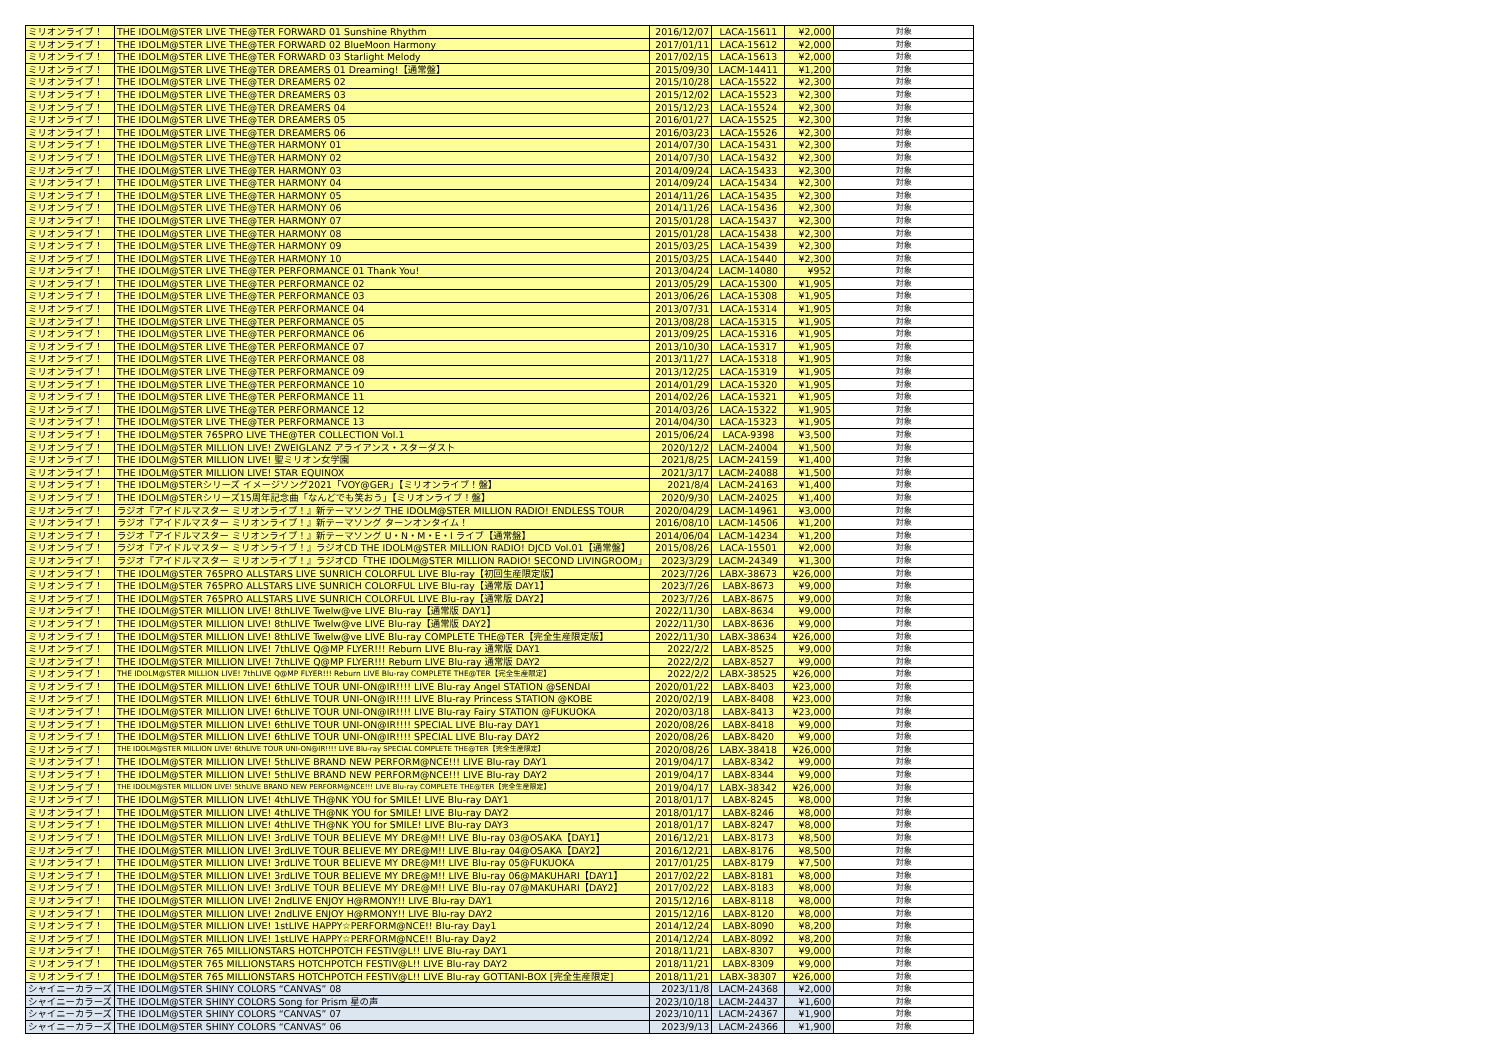| ミリオンライブ！ | THE IDOLM@STER LIVE THE@TER FORWARD 01 Sunshine Rhythm | 2016/12/07 | LACA-15611 | ¥2,000 | 対象 |
| ミリオンライブ！ | THE IDOLM@STER LIVE THE@TER FORWARD 02 BlueMoon Harmony | 2017/01/11 | LACA-15612 | ¥2,000 | 対象 |
| ミリオンライブ！ | THE IDOLM@STER LIVE THE@TER FORWARD 03 Starlight Melody | 2017/02/15 | LACA-15613 | ¥2,000 | 対象 |
| ミリオンライブ！ | THE IDOLM@STER LIVE THE@TER DREAMERS 01 Dreaming!【通常盤】 | 2015/09/30 | LACM-14411 | ¥1,200 | 対象 |
| ミリオンライブ！ | THE IDOLM@STER LIVE THE@TER DREAMERS 02 | 2015/10/28 | LACA-15522 | ¥2,300 | 対象 |
| ミリオンライブ！ | THE IDOLM@STER LIVE THE@TER DREAMERS 03 | 2015/12/02 | LACA-15523 | ¥2,300 | 対象 |
| ミリオンライブ！ | THE IDOLM@STER LIVE THE@TER DREAMERS 04 | 2015/12/23 | LACA-15524 | ¥2,300 | 対象 |
| ミリオンライブ！ | THE IDOLM@STER LIVE THE@TER DREAMERS 05 | 2016/01/27 | LACA-15525 | ¥2,300 | 対象 |
| ミリオンライブ！ | THE IDOLM@STER LIVE THE@TER DREAMERS 06 | 2016/03/23 | LACA-15526 | ¥2,300 | 対象 |
| ミリオンライブ！ | THE IDOLM@STER LIVE THE@TER HARMONY 01 | 2014/07/30 | LACA-15431 | ¥2,300 | 対象 |
| ミリオンライブ！ | THE IDOLM@STER LIVE THE@TER HARMONY 02 | 2014/07/30 | LACA-15432 | ¥2,300 | 対象 |
| ミリオンライブ！ | THE IDOLM@STER LIVE THE@TER HARMONY 03 | 2014/09/24 | LACA-15433 | ¥2,300 | 対象 |
| ミリオンライブ！ | THE IDOLM@STER LIVE THE@TER HARMONY 04 | 2014/09/24 | LACA-15434 | ¥2,300 | 対象 |
| ミリオンライブ！ | THE IDOLM@STER LIVE THE@TER HARMONY 05 | 2014/11/26 | LACA-15435 | ¥2,300 | 対象 |
| ミリオンライブ！ | THE IDOLM@STER LIVE THE@TER HARMONY 06 | 2014/11/26 | LACA-15436 | ¥2,300 | 対象 |
| ミリオンライブ！ | THE IDOLM@STER LIVE THE@TER HARMONY 07 | 2015/01/28 | LACA-15437 | ¥2,300 | 対象 |
| ミリオンライブ！ | THE IDOLM@STER LIVE THE@TER HARMONY 08 | 2015/01/28 | LACA-15438 | ¥2,300 | 対象 |
| ミリオンライブ！ | THE IDOLM@STER LIVE THE@TER HARMONY 09 | 2015/03/25 | LACA-15439 | ¥2,300 | 対象 |
| ミリオンライブ！ | THE IDOLM@STER LIVE THE@TER HARMONY 10 | 2015/03/25 | LACA-15440 | ¥2,300 | 対象 |
| ミリオンライブ！ | THE IDOLM@STER LIVE THE@TER PERFORMANCE 01 Thank You! | 2013/04/24 | LACM-14080 | ¥952 | 対象 |
| ミリオンライブ！ | THE IDOLM@STER LIVE THE@TER PERFORMANCE 02 | 2013/05/29 | LACA-15300 | ¥1,905 | 対象 |
| ミリオンライブ！ | THE IDOLM@STER LIVE THE@TER PERFORMANCE 03 | 2013/06/26 | LACA-15308 | ¥1,905 | 対象 |
| ミリオンライブ！ | THE IDOLM@STER LIVE THE@TER PERFORMANCE 04 | 2013/07/31 | LACA-15314 | ¥1,905 | 対象 |
| ミリオンライブ！ | THE IDOLM@STER LIVE THE@TER PERFORMANCE 05 | 2013/08/28 | LACA-15315 | ¥1,905 | 対象 |
| ミリオンライブ！ | THE IDOLM@STER LIVE THE@TER PERFORMANCE 06 | 2013/09/25 | LACA-15316 | ¥1,905 | 対象 |
| ミリオンライブ！ | THE IDOLM@STER LIVE THE@TER PERFORMANCE 07 | 2013/10/30 | LACA-15317 | ¥1,905 | 対象 |
| ミリオンライブ！ | THE IDOLM@STER LIVE THE@TER PERFORMANCE 08 | 2013/11/27 | LACA-15318 | ¥1,905 | 対象 |
| ミリオンライブ！ | THE IDOLM@STER LIVE THE@TER PERFORMANCE 09 | 2013/12/25 | LACA-15319 | ¥1,905 | 対象 |
| ミリオンライブ！ | THE IDOLM@STER LIVE THE@TER PERFORMANCE 10 | 2014/01/29 | LACA-15320 | ¥1,905 | 対象 |
| ミリオンライブ！ | THE IDOLM@STER LIVE THE@TER PERFORMANCE 11 | 2014/02/26 | LACA-15321 | ¥1,905 | 対象 |
| ミリオンライブ！ | THE IDOLM@STER LIVE THE@TER PERFORMANCE 12 | 2014/03/26 | LACA-15322 | ¥1,905 | 対象 |
| ミリオンライブ！ | THE IDOLM@STER LIVE THE@TER PERFORMANCE 13 | 2014/04/30 | LACA-15323 | ¥1,905 | 対象 |
| ミリオンライブ！ | THE IDOLM@STER 765PRO LIVE THE@TER COLLECTION Vol.1 | 2015/06/24 | LACA-9398 | ¥3,500 | 対象 |
| ミリオンライブ！ | THE IDOLM@STER MILLION LIVE! ZWEIGLANZ アライアンス・スターダスト | 2020/12/2 | LACM-24004 | ¥1,500 | 対象 |
| ミリオンライブ！ | THE IDOLM@STER MILLION LIVE! 聖ミリオン女学園 | 2021/8/25 | LACM-24159 | ¥1,400 | 対象 |
| ミリオンライブ！ | THE IDOLM@STER MILLION LIVE! STAR EQUINOX | 2021/3/17 | LACM-24088 | ¥1,500 | 対象 |
| ミリオンライブ！ | THE IDOLM@STERシリーズ イメージソング2021「VOY@GER」【ミリオンライブ！盤】 | 2021/8/4 | LACM-24163 | ¥1,400 | 対象 |
| ミリオンライブ！ | THE IDOLM@STERシリーズ15周年記念曲「なんどでも笑おう」【ミリオンライブ！盤】 | 2020/9/30 | LACM-24025 | ¥1,400 | 対象 |
| ミリオンライブ！ | ラジオ『アイドルマスター ミリオンライブ！』新テーマソング THE IDOLM@STER MILLION RADIO! ENDLESS TOUR | 2020/04/29 | LACM-14961 | ¥3,000 | 対象 |
| ミリオンライブ！ | ラジオ『アイドルマスター ミリオンライブ！』新テーマソング ターンオンタイム！ | 2016/08/10 | LACM-14506 | ¥1,200 | 対象 |
| ミリオンライブ！ | ラジオ『アイドルマスター ミリオンライブ！』新テーマソング U・N・M・E・I ライブ【通常盤】 | 2014/06/04 | LACM-14234 | ¥1,200 | 対象 |
| ミリオンライブ！ | ラジオ『アイドルマスター ミリオンライブ！』ラジオCD THE IDOLM@STER MILLION RADIO! DJCD Vol.01【通常盤】 | 2015/08/26 | LACA-15501 | ¥2,000 | 対象 |
| ミリオンライブ！ | ラジオ『アイドルマスター ミリオンライブ！』ラジオCD「THE IDOLM@STER MILLION RADIO! SECOND LIVINGROOM」 | 2023/3/29 | LACM-24349 | ¥1,300 | 対象 |
| ミリオンライブ！ | THE IDOLM@STER 765PRO ALLSTARS LIVE SUNRICH COLORFUL LIVE Blu-ray【初回生産限定版】 | 2023/7/26 | LABX-38673 | ¥26,000 | 対象 |
| ミリオンライブ！ | THE IDOLM@STER 765PRO ALLSTARS LIVE SUNRICH COLORFUL LIVE Blu-ray【通常版 DAY1】 | 2023/7/26 | LABX-8673 | ¥9,000 | 対象 |
| ミリオンライブ！ | THE IDOLM@STER 765PRO ALLSTARS LIVE SUNRICH COLORFUL LIVE Blu-ray【通常版 DAY2】 | 2023/7/26 | LABX-8675 | ¥9,000 | 対象 |
| ミリオンライブ！ | THE IDOLM@STER MILLION LIVE! 8thLIVE Twelw@ve LIVE Blu-ray【通常版 DAY1】 | 2022/11/30 | LABX-8634 | ¥9,000 | 対象 |
| ミリオンライブ！ | THE IDOLM@STER MILLION LIVE! 8thLIVE Twelw@ve LIVE Blu-ray【通常版 DAY2】 | 2022/11/30 | LABX-8636 | ¥9,000 | 対象 |
| ミリオンライブ！ | THE IDOLM@STER MILLION LIVE! 8thLIVE Twelw@ve LIVE Blu-ray COMPLETE THE@TER【完全生産限定版】 | 2022/11/30 | LABX-38634 | ¥26,000 | 対象 |
| ミリオンライブ！ | THE IDOLM@STER MILLION LIVE! 7thLIVE Q@MP FLYER!!! Reburn LIVE Blu-ray 通常版 DAY1 | 2022/2/2 | LABX-8525 | ¥9,000 | 対象 |
| ミリオンライブ！ | THE IDOLM@STER MILLION LIVE! 7thLIVE Q@MP FLYER!!! Reburn LIVE Blu-ray 通常版 DAY2 | 2022/2/2 | LABX-8527 | ¥9,000 | 対象 |
| ミリオンライブ！ | THE IDOLM@STER MILLION LIVE! 7thLIVE Q@MP FLYER!!! Reburn LIVE Blu-ray COMPLETE THE@TER【完全生産限定】 | 2022/2/2 | LABX-38525 | ¥26,000 | 対象 |
| ミリオンライブ！ | THE IDOLM@STER MILLION LIVE! 6thLIVE TOUR UNI-ON@IR!!!! LIVE Blu-ray Angel STATION @SENDAI | 2020/01/22 | LABX-8403 | ¥23,000 | 対象 |
| ミリオンライブ！ | THE IDOLM@STER MILLION LIVE! 6thLIVE TOUR UNI-ON@IR!!!! LIVE Blu-ray Princess STATION @KOBE | 2020/02/19 | LABX-8408 | ¥23,000 | 対象 |
| ミリオンライブ！ | THE IDOLM@STER MILLION LIVE! 6thLIVE TOUR UNI-ON@IR!!!! LIVE Blu-ray Fairy STATION @FUKUOKA | 2020/03/18 | LABX-8413 | ¥23,000 | 対象 |
| ミリオンライブ！ | THE IDOLM@STER MILLION LIVE! 6thLIVE TOUR UNI-ON@IR!!!! SPECIAL LIVE Blu-ray DAY1 | 2020/08/26 | LABX-8418 | ¥9,000 | 対象 |
| ミリオンライブ！ | THE IDOLM@STER MILLION LIVE! 6thLIVE TOUR UNI-ON@IR!!!! SPECIAL LIVE Blu-ray DAY2 | 2020/08/26 | LABX-8420 | ¥9,000 | 対象 |
| ミリオンライブ！ | THE IDOLM@STER MILLION LIVE! 6thLIVE TOUR UNI-ON@IR!!!! LIVE Blu-ray SPECIAL COMPLETE THE@TER【完全生産限定】 | 2020/08/26 | LABX-38418 | ¥26,000 | 対象 |
| ミリオンライブ！ | THE IDOLM@STER MILLION LIVE! 5thLIVE BRAND NEW PERFORM@NCE!!! LIVE Blu-ray DAY1 | 2019/04/17 | LABX-8342 | ¥9,000 | 対象 |
| ミリオンライブ！ | THE IDOLM@STER MILLION LIVE! 5thLIVE BRAND NEW PERFORM@NCE!!! LIVE Blu-ray DAY2 | 2019/04/17 | LABX-8344 | ¥9,000 | 対象 |
| ミリオンライブ！ | THE IDOLM@STER MILLION LIVE! 5thLIVE BRAND NEW PERFORM@NCE!!! LIVE Blu-ray COMPLETE THE@TER【完全生産限定】 | 2019/04/17 | LABX-38342 | ¥26,000 | 対象 |
| ミリオンライブ！ | THE IDOLM@STER MILLION LIVE! 4thLIVE TH@NK YOU for SMILE! LIVE Blu-ray DAY1 | 2018/01/17 | LABX-8245 | ¥8,000 | 対象 |
| ミリオンライブ！ | THE IDOLM@STER MILLION LIVE! 4thLIVE TH@NK YOU for SMILE! LIVE Blu-ray DAY2 | 2018/01/17 | LABX-8246 | ¥8,000 | 対象 |
| ミリオンライブ！ | THE IDOLM@STER MILLION LIVE! 4thLIVE TH@NK YOU for SMILE! LIVE Blu-ray DAY3 | 2018/01/17 | LABX-8247 | ¥8,000 | 対象 |
| ミリオンライブ！ | THE IDOLM@STER MILLION LIVE! 3rdLIVE TOUR BELIEVE MY DRE@M!! LIVE Blu-ray 03@OSAKA【DAY1】 | 2016/12/21 | LABX-8173 | ¥8,500 | 対象 |
| ミリオンライブ！ | THE IDOLM@STER MILLION LIVE! 3rdLIVE TOUR BELIEVE MY DRE@M!! LIVE Blu-ray 04@OSAKA【DAY2】 | 2016/12/21 | LABX-8176 | ¥8,500 | 対象 |
| ミリオンライブ！ | THE IDOLM@STER MILLION LIVE! 3rdLIVE TOUR BELIEVE MY DRE@M!! LIVE Blu-ray 05@FUKUOKA | 2017/01/25 | LABX-8179 | ¥7,500 | 対象 |
| ミリオンライブ！ | THE IDOLM@STER MILLION LIVE! 3rdLIVE TOUR BELIEVE MY DRE@M!! LIVE Blu-ray 06@MAKUHARI【DAY1】 | 2017/02/22 | LABX-8181 | ¥8,000 | 対象 |
| ミリオンライブ！ | THE IDOLM@STER MILLION LIVE! 3rdLIVE TOUR BELIEVE MY DRE@M!! LIVE Blu-ray 07@MAKUHARI【DAY2】 | 2017/02/22 | LABX-8183 | ¥8,000 | 対象 |
| ミリオンライブ！ | THE IDOLM@STER MILLION LIVE! 2ndLIVE ENJOY H@RMONY!! LIVE Blu-ray DAY1 | 2015/12/16 | LABX-8118 | ¥8,000 | 対象 |
| ミリオンライブ！ | THE IDOLM@STER MILLION LIVE! 2ndLIVE ENJOY H@RMONY!! LIVE Blu-ray DAY2 | 2015/12/16 | LABX-8120 | ¥8,000 | 対象 |
| ミリオンライブ！ | THE IDOLM@STER MILLION LIVE! 1stLIVE HAPPY☆PERFORM@NCE!! Blu-ray Day1 | 2014/12/24 | LABX-8090 | ¥8,200 | 対象 |
| ミリオンライブ！ | THE IDOLM@STER MILLION LIVE! 1stLIVE HAPPY☆PERFORM@NCE!! Blu-ray Day2 | 2014/12/24 | LABX-8092 | ¥8,200 | 対象 |
| ミリオンライブ！ | THE IDOLM@STER 765 MILLIONSTARS HOTCHPOTCH FESTIV@L!! LIVE Blu-ray DAY1 | 2018/11/21 | LABX-8307 | ¥9,000 | 対象 |
| ミリオンライブ！ | THE IDOLM@STER 765 MILLIONSTARS HOTCHPOTCH FESTIV@L!! LIVE Blu-ray DAY2 | 2018/11/21 | LABX-8309 | ¥9,000 | 対象 |
| ミリオンライブ！ | THE IDOLM@STER 765 MILLIONSTARS HOTCHPOTCH FESTIV@L!! LIVE Blu-ray GOTTANI-BOX [完全生産限定] | 2018/11/21 | LABX-38307 | ¥26,000 | 対象 |
| シャイニーカラーズ | THE IDOLM@STER SHINY COLORS “CANVAS” 08 | 2023/11/8 | LACM-24368 | ¥2,000 | 対象 |
| シャイニーカラーズ | THE IDOLM@STER SHINY COLORS Song for Prism 星の声 | 2023/10/18 | LACM-24437 | ¥1,600 | 対象 |
| シャイニーカラーズ | THE IDOLM@STER SHINY COLORS “CANVAS” 07 | 2023/10/11 | LACM-24367 | ¥1,900 | 対象 |
| シャイニーカラーズ | THE IDOLM@STER SHINY COLORS “CANVAS” 06 | 2023/9/13 | LACM-24366 | ¥1,900 | 対象 |